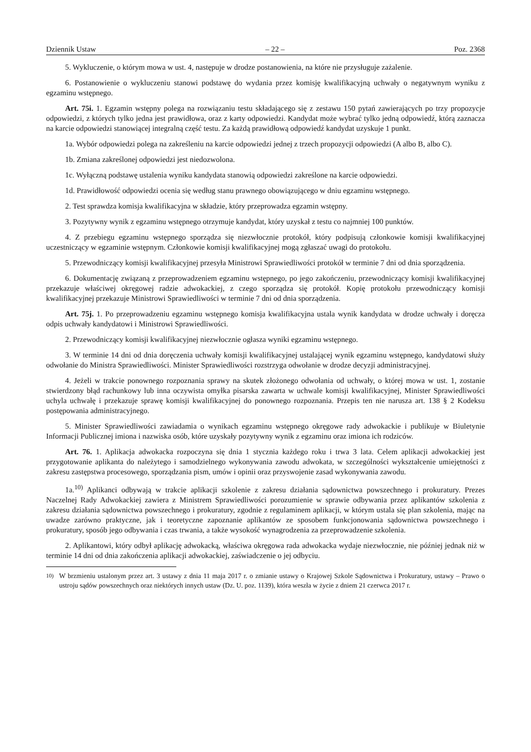Dziennik Ustaw – 22 – Poz. 2368
5. Wykluczenie, o którym mowa w ust. 4, następuje w drodze postanowienia, na które nie przysługuje zażalenie.
6. Postanowienie o wykluczeniu stanowi podstawę do wydania przez komisję kwalifikacyjną uchwały o negatywnym wyniku z egzaminu wstępnego.
Art. 75i. 1. Egzamin wstępny polega na rozwiązaniu testu składającego się z zestawu 150 pytań zawierających po trzy propozycje odpowiedzi, z których tylko jedna jest prawidłowa, oraz z karty odpowiedzi. Kandydat może wybrać tylko jedną odpowiedź, którą zaznacza na karcie odpowiedzi stanowiącej integralną część testu. Za każdą prawidłową odpowiedź kandydat uzyskuje 1 punkt.
1a. Wybór odpowiedzi polega na zakreśleniu na karcie odpowiedzi jednej z trzech propozycji odpowiedzi (A albo B, albo C).
1b. Zmiana zakreślonej odpowiedzi jest niedozwolona.
1c. Wyłączną podstawę ustalenia wyniku kandydata stanowią odpowiedzi zakreślone na karcie odpowiedzi.
1d. Prawidłowość odpowiedzi ocenia się według stanu prawnego obowiązującego w dniu egzaminu wstępnego.
2. Test sprawdza komisja kwalifikacyjna w składzie, który przeprowadza egzamin wstępny.
3. Pozytywny wynik z egzaminu wstępnego otrzymuje kandydat, który uzyskał z testu co najmniej 100 punktów.
4. Z przebiegu egzaminu wstępnego sporządza się niezwłocznie protokół, który podpisują członkowie komisji kwalifikacyjnej uczestniczący w egzaminie wstępnym. Członkowie komisji kwalifikacyjnej mogą zgłaszać uwagi do protokołu.
5. Przewodniczący komisji kwalifikacyjnej przesyła Ministrowi Sprawiedliwości protokół w terminie 7 dni od dnia sporządzenia.
6. Dokumentację związaną z przeprowadzeniem egzaminu wstępnego, po jego zakończeniu, przewodniczący komisji kwalifikacyjnej przekazuje właściwej okręgowej radzie adwokackiej, z czego sporządza się protokół. Kopię protokołu przewodniczący komisji kwalifikacyjnej przekazuje Ministrowi Sprawiedliwości w terminie 7 dni od dnia sporządzenia.
Art. 75j. 1. Po przeprowadzeniu egzaminu wstępnego komisja kwalifikacyjna ustala wynik kandydata w drodze uchwały i doręcza odpis uchwały kandydatowi i Ministrowi Sprawiedliwości.
2. Przewodniczący komisji kwalifikacyjnej niezwłocznie ogłasza wyniki egzaminu wstępnego.
3. W terminie 14 dni od dnia doręczenia uchwały komisji kwalifikacyjnej ustalającej wynik egzaminu wstępnego, kandydatowi służy odwołanie do Ministra Sprawiedliwości. Minister Sprawiedliwości rozstrzyga odwołanie w drodze decyzji administracyjnej.
4. Jeżeli w trakcie ponownego rozpoznania sprawy na skutek złożonego odwołania od uchwały, o której mowa w ust. 1, zostanie stwierdzony błąd rachunkowy lub inna oczywista omyłka pisarska zawarta w uchwale komisji kwalifikacyjnej, Minister Sprawiedliwości uchyla uchwałę i przekazuje sprawę komisji kwalifikacyjnej do ponownego rozpoznania. Przepis ten nie narusza art. 138 § 2 Kodeksu postępowania administracyjnego.
5. Minister Sprawiedliwości zawiadamia o wynikach egzaminu wstępnego okręgowe rady adwokackie i publikuje w Biuletynie Informacji Publicznej imiona i nazwiska osób, które uzyskały pozytywny wynik z egzaminu oraz imiona ich rodziców.
Art. 76. 1. Aplikacja adwokacka rozpoczyna się dnia 1 stycznia każdego roku i trwa 3 lata. Celem aplikacji adwokackiej jest przygotowanie aplikanta do należytego i samodzielnego wykonywania zawodu adwokata, w szczególności wykształcenie umiejętności z zakresu zastępstwa procesowego, sporządzania pism, umów i opinii oraz przyswojenie zasad wykonywania zawodu.
1a.<sup>10)</sup> Aplikanci odbywają w trakcie aplikacji szkolenie z zakresu działania sądownictwa powszechnego i prokuratury. Prezes Naczelnej Rady Adwokackiej zawiera z Ministrem Sprawiedliwości porozumienie w sprawie odbywania przez aplikantów szkolenia z zakresu działania sądownictwa powszechnego i prokuratury, zgodnie z regulaminem aplikacji, w którym ustala się plan szkolenia, mając na uwadze zarówno praktyczne, jak i teoretyczne zapoznanie aplikantów ze sposobem funkcjonowania sądownictwa powszechnego i prokuratury, sposób jego odbywania i czas trwania, a także wysokość wynagrodzenia za przeprowadzenie szkolenia.
2. Aplikantowi, który odbył aplikację adwokacką, właściwa okręgowa rada adwokacka wydaje niezwłocznie, nie później jednak niż w terminie 14 dni od dnia zakończenia aplikacji adwokackiej, zaświadczenie o jej odbyciu.
<sup>10)</sup> W brzmieniu ustalonym przez art. 3 ustawy z dnia 11 maja 2017 r. o zmianie ustawy o Krajowej Szkole Sądownictwa i Prokuratury, ustawy – Prawo o ustroju sądów powszechnych oraz niektórych innych ustaw (Dz. U. poz. 1139), która weszła w życie z dniem 21 czerwca 2017 r.